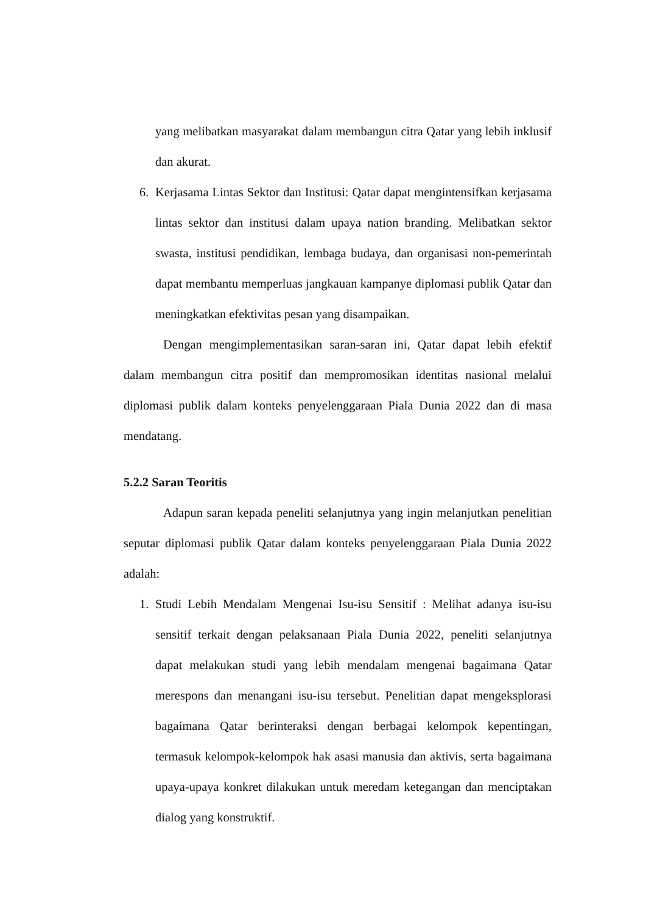yang melibatkan masyarakat dalam membangun citra Qatar yang lebih inklusif dan akurat.
6. Kerjasama Lintas Sektor dan Institusi: Qatar dapat mengintensifkan kerjasama lintas sektor dan institusi dalam upaya nation branding. Melibatkan sektor swasta, institusi pendidikan, lembaga budaya, dan organisasi non-pemerintah dapat membantu memperluas jangkauan kampanye diplomasi publik Qatar dan meningkatkan efektivitas pesan yang disampaikan.
Dengan mengimplementasikan saran-saran ini, Qatar dapat lebih efektif dalam membangun citra positif dan mempromosikan identitas nasional melalui diplomasi publik dalam konteks penyelenggaraan Piala Dunia 2022 dan di masa mendatang.
5.2.2 Saran Teoritis
Adapun saran kepada peneliti selanjutnya yang ingin melanjutkan penelitian seputar diplomasi publik Qatar dalam konteks penyelenggaraan Piala Dunia 2022 adalah:
1. Studi Lebih Mendalam Mengenai Isu-isu Sensitif : Melihat adanya isu-isu sensitif terkait dengan pelaksanaan Piala Dunia 2022, peneliti selanjutnya dapat melakukan studi yang lebih mendalam mengenai bagaimana Qatar merespons dan menangani isu-isu tersebut. Penelitian dapat mengeksplorasi bagaimana Qatar berinteraksi dengan berbagai kelompok kepentingan, termasuk kelompok-kelompok hak asasi manusia dan aktivis, serta bagaimana upaya-upaya konkret dilakukan untuk meredam ketegangan dan menciptakan dialog yang konstruktif.